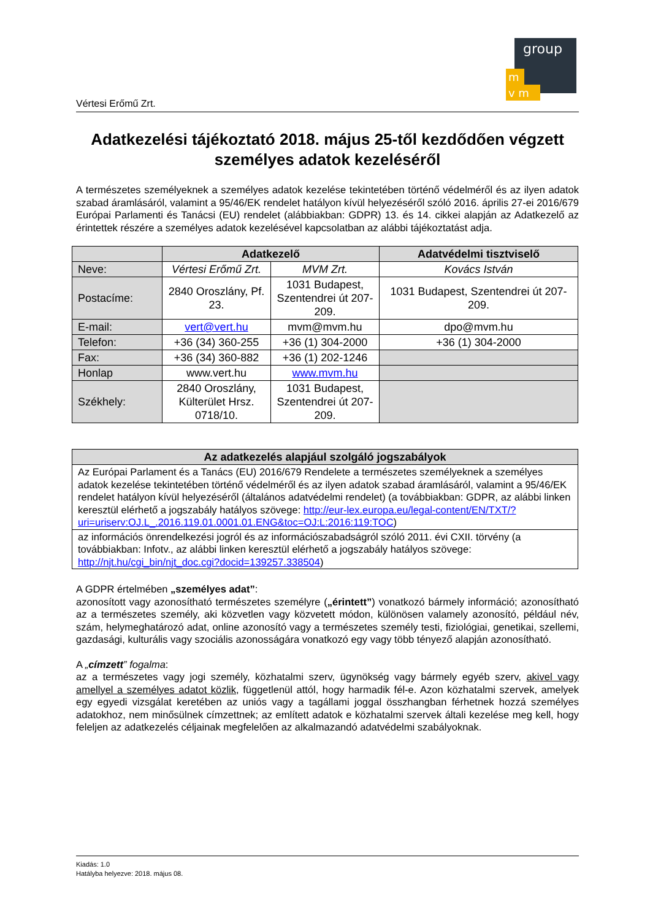group
m
v m
Vértesi Erőmű Zrt.
Adatkezelési tájékoztató 2018. május 25-től kezdődően végzett személyes adatok kezeléséről
A természetes személyeknek a személyes adatok kezelése tekintetében történő védelméről és az ilyen adatok szabad áramlásáról, valamint a 95/46/EK rendelet hatályon kívül helyezéséről szóló 2016. április 27-ei 2016/679 Európai Parlamenti és Tanácsi (EU) rendelet (alábbiakban: GDPR) 13. és 14. cikkei alapján az Adatkezelő az érintettek részére a személyes adatok kezelésével kapcsolatban az alábbi tájékoztatást adja.
| | Adatkezelő | | Adatvédelmi tisztviselő |
| --- | --- | --- | --- |
| Neve: | Vértesi Erőmű Zrt. | MVM Zrt. | Kovács István |
| Postacíme: | 2840 Oroszlány, Pf. 23. | 1031 Budapest, Szentendrei út 207-209. | 1031 Budapest, Szentendrei út 207-209. |
| E-mail: | vert@vert.hu | mvm@mvm.hu | dpo@mvm.hu |
| Telefon: | +36 (34) 360-255 | +36 (1) 304-2000 | +36 (1) 304-2000 |
| Fax: | +36 (34) 360-882 | +36 (1) 202-1246 | |
| Honlap | www.vert.hu | www.mvm.hu | |
| Székhely: | 2840 Oroszlány, Külterület Hrsz. 0718/10. | 1031 Budapest, Szentendrei út 207-209. | |
| Az adatkezelés alapjául szolgáló jogszabályok |
| --- |
| Az Európai Parlament és a Tanács (EU) 2016/679 Rendelete a természetes személyeknek a személyes adatok kezelése tekintetében történő védelméről és az ilyen adatok szabad áramlásáról, valamint a 95/46/EK rendelet hatályon kívül helyezéséről (általános adatvédelmi rendelet) (a továbbiakban: GDPR, az alábbi linken keresztül elérhető a jogszabály hatályos szövege: http://eur-lex.europa.eu/legal-content/EN/TXT/?uri=uriserv:OJ.L_.2016.119.01.0001.01.ENG&toc=OJ:L:2016:119:TOC ) |
| az információs önrendelkezési jogról és az információszabadságról szóló 2011. évi CXII. törvény (a továbbiakban: Infotv., az alábbi linken keresztül elérhető a jogszabály hatályos szövege: http://njt.hu/cgi_bin/njt_doc.cgi?docid=139257.338504 ) |
A GDPR értelmében „személyes adat”:
azonosított vagy azonosítható természetes személyre („érintett”) vonatkozó bármely információ; azonosítható az a természetes személy, aki közvetlen vagy közvetett módon, különösen valamely azonosító, például név, szám, helymeghatározó adat, online azonosító vagy a természetes személy testi, fiziológiai, genetikai, szellemi, gazdasági, kulturális vagy szociális azonosságára vonatkozó egy vagy több tényező alapján azonosítható.
A „címzett” fogalma:
az a természetes vagy jogi személy, közhatalmi szerv, ügynökség vagy bármely egyéb szerv, akivel vagy amellyel a személyes adatot közlik, függetlenül attól, hogy harmadik fél-e. Azon közhatalmi szervek, amelyek egy egyedi vizsgálat keretében az uniós vagy a tagállami joggal összhangban férhetnek hozzá személyes adatokhoz, nem minősülnek címzettnek; az említett adatok e közhatalmi szervek általi kezelése meg kell, hogy feleljen az adatkezelés céljainak megfelelően az alkalmazandó adatvédelmi szabályoknak.
Kiadás: 1.0
Hatályba helyezve: 2018. május 08.